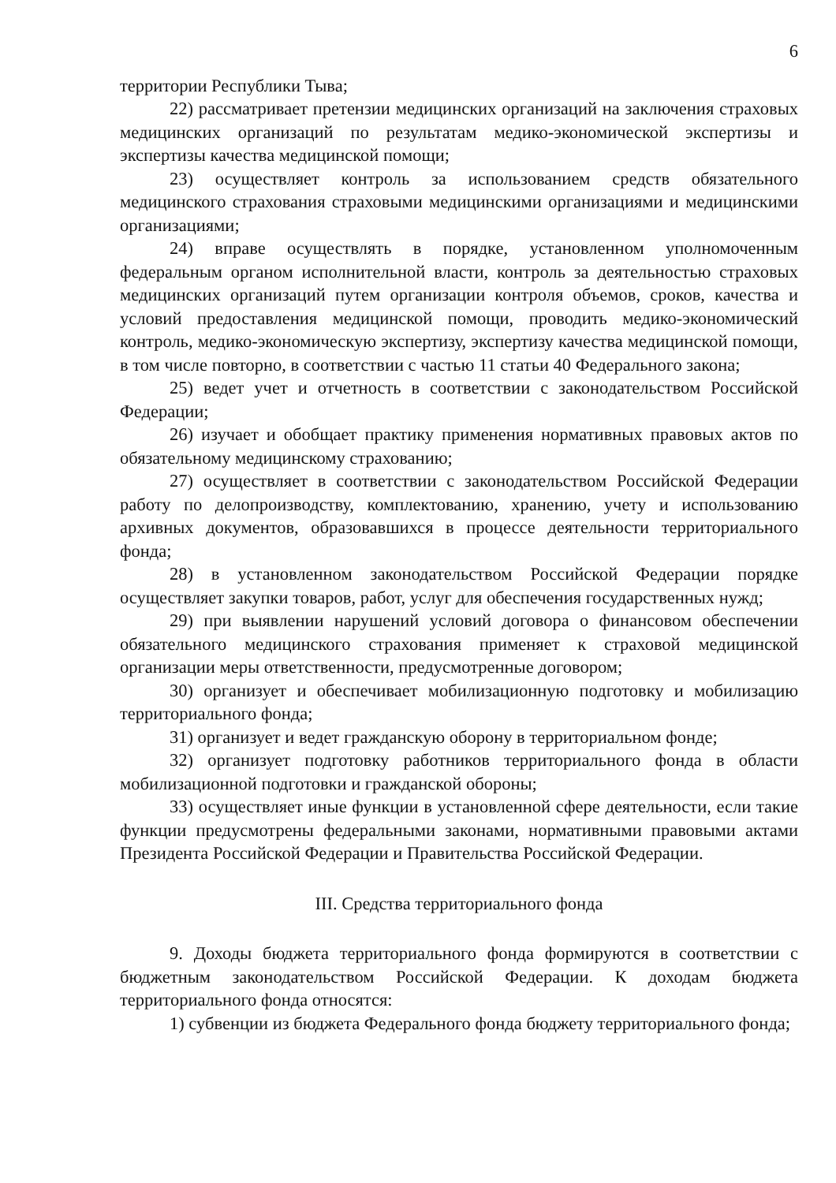6
территории Республики Тыва;
22) рассматривает претензии медицинских организаций на заключения страховых медицинских организаций по результатам медико-экономической экспертизы и экспертизы качества медицинской помощи;
23) осуществляет контроль за использованием средств обязательного медицинского страхования страховыми медицинскими организациями и медицинскими организациями;
24) вправе осуществлять в порядке, установленном уполномоченным федеральным органом исполнительной власти, контроль за деятельностью страховых медицинских организаций путем организации контроля объемов, сроков, качества и условий предоставления медицинской помощи, проводить медико-экономический контроль, медико-экономическую экспертизу, экспертизу качества медицинской помощи, в том числе повторно, в соответствии с частью 11 статьи 40 Федерального закона;
25) ведет учет и отчетность в соответствии с законодательством Российской Федерации;
26) изучает и обобщает практику применения нормативных правовых актов по обязательному медицинскому страхованию;
27) осуществляет в соответствии с законодательством Российской Федерации работу по делопроизводству, комплектованию, хранению, учету и использованию архивных документов, образовавшихся в процессе деятельности территориального фонда;
28) в установленном законодательством Российской Федерации порядке осуществляет закупки товаров, работ, услуг для обеспечения государственных нужд;
29) при выявлении нарушений условий договора о финансовом обеспечении обязательного медицинского страхования применяет к страховой медицинской организации меры ответственности, предусмотренные договором;
30) организует и обеспечивает мобилизационную подготовку и мобилизацию территориального фонда;
31) организует и ведет гражданскую оборону в территориальном фонде;
32) организует подготовку работников территориального фонда в области мобилизационной подготовки и гражданской обороны;
33) осуществляет иные функции в установленной сфере деятельности, если такие функции предусмотрены федеральными законами, нормативными правовыми актами Президента Российской Федерации и Правительства Российской Федерации.
III. Средства территориального фонда
9. Доходы бюджета территориального фонда формируются в соответствии с бюджетным законодательством Российской Федерации. К доходам бюджета территориального фонда относятся:
1) субвенции из бюджета Федерального фонда бюджету территориального фонда;